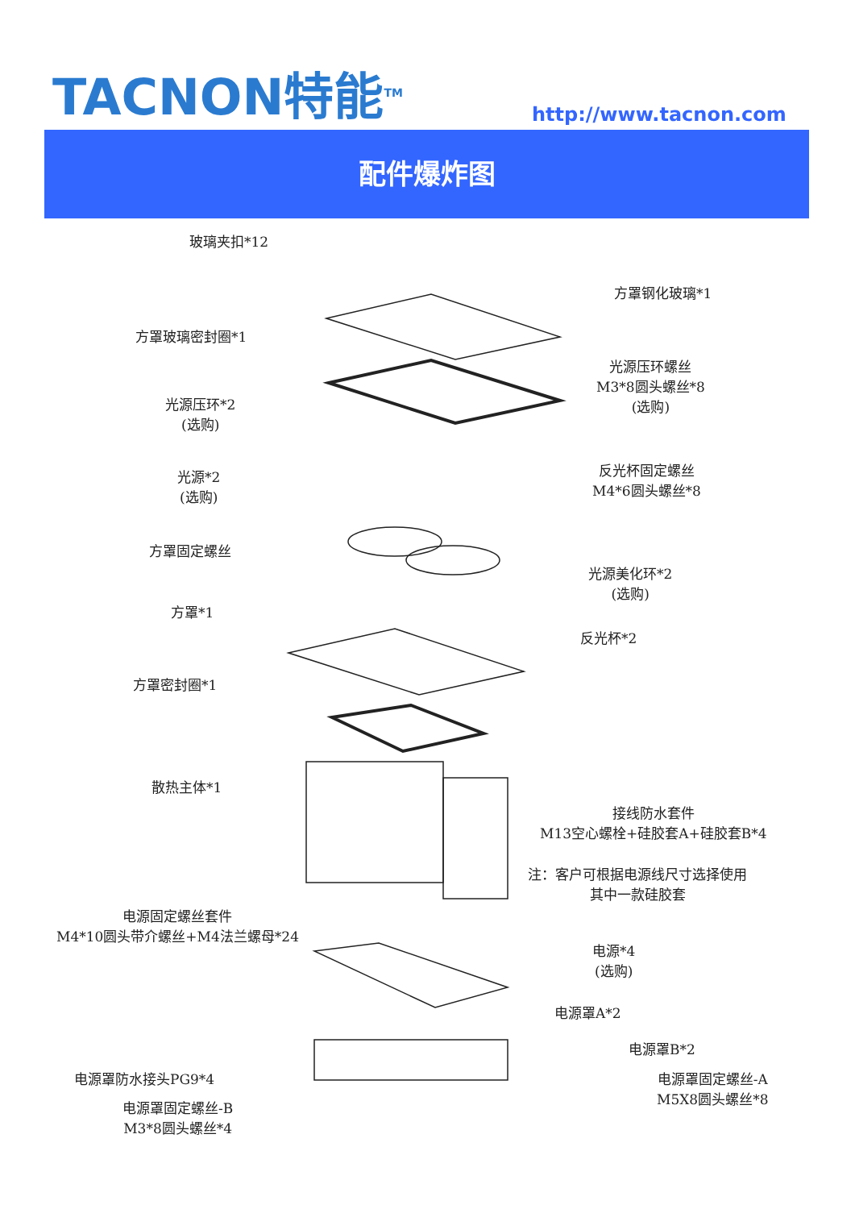TACNON特能<sup>TM</sup> http://www.tacnon.com
配件爆炸图
玻璃夹扣*12
方罩钢化玻璃*1
方罩玻璃密封圈*1
光源压环螺丝
M3*8圆头螺丝*8
(选购)
光源压环*2
(选购)
光源*2
(选购)
反光杯固定螺丝
M4*6圆头螺丝*8
方罩固定螺丝
光源美化环*2
(选购)
方罩*1
反光杯*2
方罩密封圈*1
散热主体*1
接线防水套件
M13空心螺栓+硅胶套A+硅胶套B*4
注：客户可根据电源线尺寸选择使用
其中一款硅胶套
电源固定螺丝套件
M4*10圆头带介螺丝+M4法兰螺母*24
电源*4
(选购)
电源罩A*2
电源罩B*2
电源罩防水接头PG9*4
电源罩固定螺丝-A
M5X8圆头螺丝*8
电源罩固定螺丝-B
M3*8圆头螺丝*4